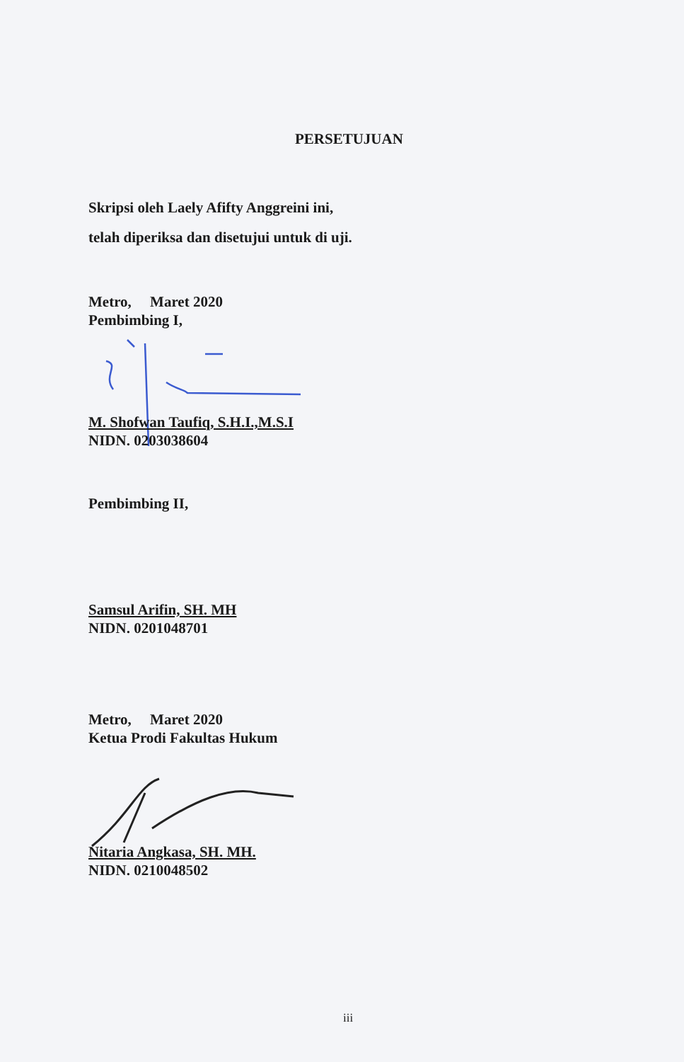PERSETUJUAN
Skripsi oleh Laely Afifty Anggreini ini,
telah diperiksa dan disetujui untuk di uji.
Metro, Maret 2020
Pembimbing I,
M. Shofwan Taufiq, S.H.I.,M.S.I
NIDN. 0203038604
Pembimbing II,
Samsul Arifin, SH. MH
NIDN. 0201048701
Metro, Maret 2020
Ketua Prodi Fakultas Hukum
Nitaria Angkasa, SH. MH.
NIDN. 0210048502
iii